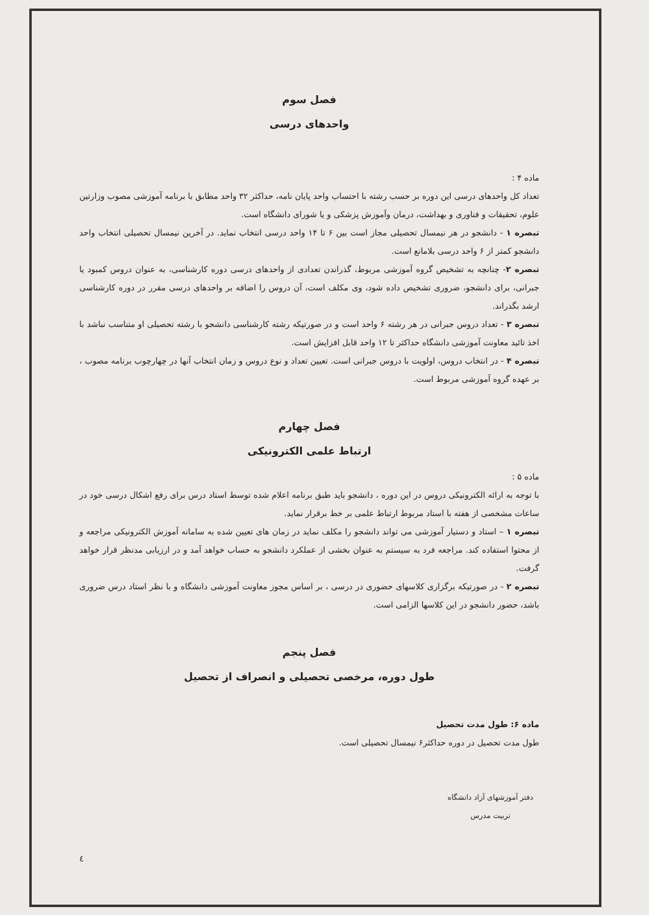فصل سوم
واحدهای درسی
ماده ۴ :
تعداد کل واحدهای درسی این دوره بر حسب رشته با احتساب واحد پایان نامه، حداکثر ۳۲ واحد مطابق با برنامه آموزشی مصوب وزارتین علوم، تحقیقات و فناوری و بهداشت، درمان وآموزش پزشکی و یا شورای دانشگاه است.
تبصره ۱ - دانشجو در هر نیمسال تحصیلی مجاز است بین ۶ تا ۱۴ واحد درسی انتخاب نماید. در آخرین نیمسال تحصیلی انتخاب واحد دانشجو کمتر از ۶ واحد درسی بلامانع است.
تبصره ۲- چنانچه به تشخیص گروه آموزشی مربوط، گذراندن تعدادی از واحدهای درسی دوره کارشناسی، به عنوان دروس کمبود یا جبرانی، برای دانشجو، ضروری تشخیص داده شود، وی مکلف است، آن دروس را اضافه بر واحدهای درسی مقرر در دوره کارشناسی ارشد بگذراند.
تبصره ۳ - تعداد دروس جبرانی در هر رشته ۶ واحد است و در صورتیکه رشته کارشناسی دانشجو با رشته تحصیلی او متناسب نباشد با اخذ تائید معاونت آموزشی دانشگاه حداکثر تا ۱۲ واحد قابل افزایش است.
تبصره ۴ - در انتخاب دروس، اولویت با دروس جبرانی است. تعیین تعداد و نوع دروس و زمان انتخاب آنها در چهارچوب برنامه مصوب ، بر عهده گروه آموزشی مربوط است.
فصل چهارم
ارتباط علمی الکترونیکی
ماده ۵ :
با توجه به ارائه الکترونیکی دروس در این دوره ، دانشجو باید طبق برنامه اعلام شده توسط استاد درس برای رفع اشکال درسی خود در ساعات مشخصی از هفته با استاد مربوط ارتباط علمی بر خط برقرار نماید.
تبصره ۱ – استاد و دستیار آموزشی می تواند دانشجو را مکلف نماید در زمان های تعیین شده به سامانه آموزش الکترونیکی مراجعه و از محتوا استفاده کند. مراجعه فرد به سیستم به عنوان بخشی از عملکرد دانشجو به حساب خواهد آمد و در ارزیابی مدنظر قرار خواهد گرفت.
تبصره ۲ - در صورتیکه برگزاری کلاسهای حضوری در درسی ، بر اساس مجوز معاونت آموزشی دانشگاه و با نظر استاد درس ضروری باشد، حضور دانشجو در این کلاسها الزامی است.
فصل پنجم
طول دوره، مرخصی تحصیلی و انصراف از تحصیل
ماده ۶: طول مدت تحصیل
طول مدت تحصیل در دوره حداکثر۶ نیمسال تحصیلی است.
دفتر آموزشهای آزاد دانشگاه تربیت مدرس
٤